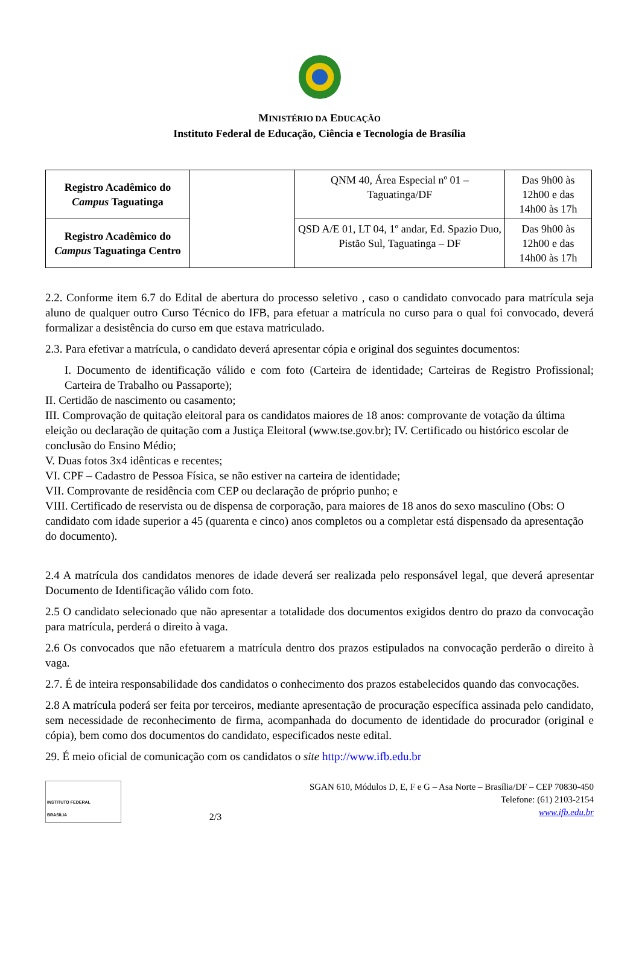MINISTÉRIO DA EDUCAÇÃO
Instituto Federal de Educação, Ciência e Tecnologia de Brasília
| Registro Acadêmico do Campus Taguatinga | | QNM 40, Área Especial nº 01 – Taguatinga/DF | Das 9h00 às 12h00 e das 14h00 às 17h |
| Registro Acadêmico do Campus Taguatinga Centro | | QSD A/E 01, LT 04, 1º andar, Ed. Spazio Duo, Pistão Sul, Taguatinga – DF | Das 9h00 às 12h00 e das 14h00 às 17h |
2.2. Conforme item 6.7 do Edital de abertura do processo seletivo , caso o candidato convocado para matrícula seja aluno de qualquer outro Curso Técnico do IFB, para efetuar a matrícula no curso para o qual foi convocado, deverá formalizar a desistência do curso em que estava matriculado.
2.3. Para efetivar a matrícula, o candidato deverá apresentar cópia e original dos seguintes documentos:
I. Documento de identificação válido e com foto (Carteira de identidade; Carteiras de Registro Profissional; Carteira de Trabalho ou Passaporte);
II. Certidão de nascimento ou casamento;
III. Comprovação de quitação eleitoral para os candidatos maiores de 18 anos: comprovante de votação da última eleição ou declaração de quitação com a Justiça Eleitoral (www.tse.gov.br); IV. Certificado ou histórico escolar de conclusão do Ensino Médio;
V. Duas fotos 3x4 idênticas e recentes;
VI. CPF – Cadastro de Pessoa Física, se não estiver na carteira de identidade;
VII. Comprovante de residência com CEP ou declaração de próprio punho; e
VIII. Certificado de reservista ou de dispensa de corporação, para maiores de 18 anos do sexo masculino (Obs: O candidato com idade superior a 45 (quarenta e cinco) anos completos ou a completar está dispensado da apresentação do documento).
2.4 A matrícula dos candidatos menores de idade deverá ser realizada pelo responsável legal, que deverá apresentar Documento de Identificação válido com foto.
2.5 O candidato selecionado que não apresentar a totalidade dos documentos exigidos dentro do prazo da convocação para matrícula, perderá o direito à vaga.
2.6 Os convocados que não efetuarem a matrícula dentro dos prazos estipulados na convocação perderão o direito à vaga.
2.7. É de inteira responsabilidade dos candidatos o conhecimento dos prazos estabelecidos quando das convocações.
2.8 A matrícula poderá ser feita por terceiros, mediante apresentação de procuração específica assinada pelo candidato, sem necessidade de reconhecimento de firma, acompanhada do documento de identidade do procurador (original e cópia), bem como dos documentos do candidato, especificados neste edital.
29. É meio oficial de comunicação com os candidatos o site http://www.ifb.edu.br
INSTITUTO FEDERAL
BRASÍLIA
2/3 SGAN 610, Módulos D, E, F e G – Asa Norte – Brasília/DF – CEP 70830-450
Telefone: (61) 2103-2154
www.ifb.edu.br